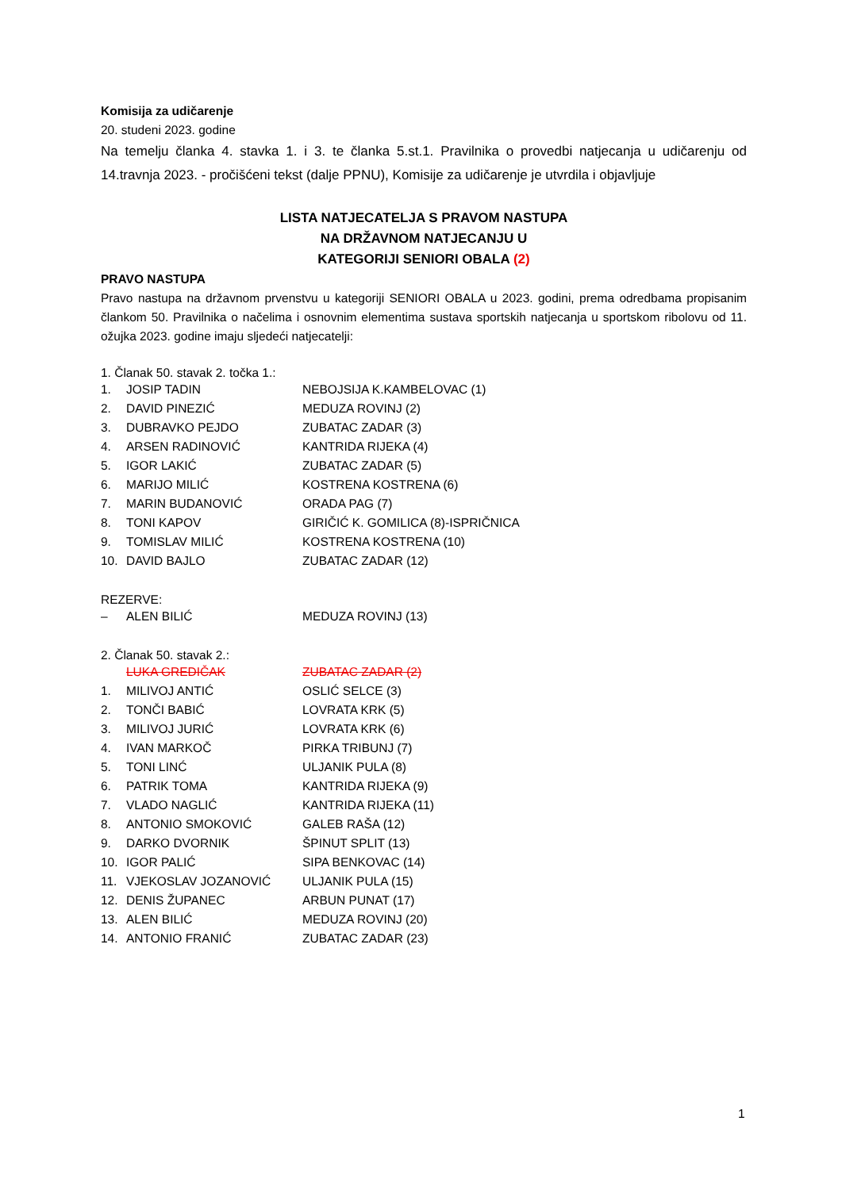Komisija za udičarenje
20. studeni 2023. godine
Na temelju članka 4. stavka 1. i 3. te članka 5.st.1. Pravilnika o provedbi natjecanja u udičarenju od 14.travnja 2023. - pročišćeni tekst (dalje PPNU), Komisije za udičarenje je utvrdila i objavljuje
LISTA NATJECATELJA S PRAVOM NASTUPA
NA DRŽAVNOM NATJECANJU U
KATEGORIJI SENIORI OBALA (2)
PRAVO NASTUPA
Pravo nastupa na državnom prvenstvu u kategoriji SENIORI OBALA u 2023. godini, prema odredbama propisanim člankom 50. Pravilnika o načelima i osnovnim elementima sustava sportskih natjecanja u sportskom ribolovu od 11. ožujka 2023. godine imaju sljedeći natjecatelji:
1. Članak 50. stavak 2. točka 1.:
| 1. | JOSIP TADIN | NEBOJSIJA K.KAMBELOVAC (1) |
| 2. | DAVID PINEZIĆ | MEDUZA ROVINJ (2) |
| 3. | DUBRAVKO PEJDO | ZUBATAC ZADAR (3) |
| 4. | ARSEN RADINOVIĆ | KANTRIDA RIJEKA (4) |
| 5. | IGOR LAKIĆ | ZUBATAC ZADAR (5) |
| 6. | MARIJO MILIĆ | KOSTRENA KOSTRENA (6) |
| 7. | MARIN BUDANOVIĆ | ORADA PAG (7) |
| 8. | TONI KAPOV | GIRIČIĆ K. GOMILICA (8)-ISPRIČNICA |
| 9. | TOMISLAV MILIĆ | KOSTRENA KOSTRENA (10) |
| 10. | DAVID BAJLO | ZUBATAC ZADAR (12) |
REZERVE:
| – | ALEN BILIĆ | MEDUZA ROVINJ (13) |
2. Članak 50. stavak 2.:
| | LUKA GREDIČAK | ZUBATAC ZADAR (2) |
| 1. | MILIVOJ ANTIĆ | OSLIĆ SELCE (3) |
| 2. | TONČI BABIĆ | LOVRATA KRK (5) |
| 3. | MILIVOJ JURIĆ | LOVRATA KRK (6) |
| 4. | IVAN MARKOČ | PIRKA TRIBUNJ (7) |
| 5. | TONI LINĆ | ULJANIK PULA (8) |
| 6. | PATRIK TOMA | KANTRIDA RIJEKA (9) |
| 7. | VLADO NAGLIĆ | KANTRIDA RIJEKA (11) |
| 8. | ANTONIO SMOKOVIĆ | GALEB RAŠA (12) |
| 9. | DARKO DVORNIK | ŠPINUT SPLIT (13) |
| 10. | IGOR PALIĆ | SIPA BENKOVAC (14) |
| 11. | VJEKOSLAV JOZANOVIĆ | ULJANIK PULA (15) |
| 12. | DENIS ŽUPANEC | ARBUN PUNAT (17) |
| 13. | ALEN BILIĆ | MEDUZA ROVINJ (20) |
| 14. | ANTONIO FRANIĆ | ZUBATAC ZADAR (23) |
1